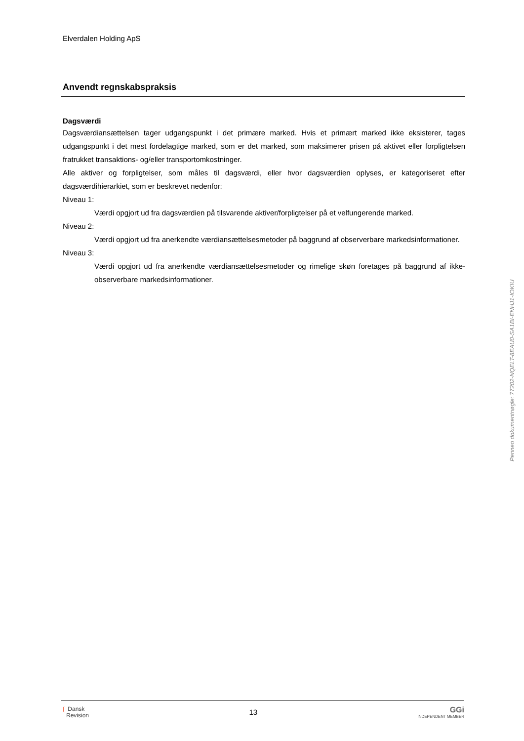Elverdalen Holding ApS
Anvendt regnskabspraksis
Dagsværdi
Dagsværdiansættelsen tager udgangspunkt i det primære marked. Hvis et primært marked ikke eksisterer, tages udgangspunkt i det mest fordelagtige marked, som er det marked, som maksimerer prisen på aktivet eller forpligtelsen fratrukket transaktions- og/eller transportomkostninger.
Alle aktiver og forpligtelser, som måles til dagsværdi, eller hvor dagsværdien oplyses, er kategoriseret efter dagsværdihierarkiet, som er beskrevet nedenfor:
Niveau 1:
Værdi opgjort ud fra dagsværdien på tilsvarende aktiver/forpligtelser på et velfungerende marked.
Niveau 2:
Værdi opgjort ud fra anerkendte værdiansættelsesmetoder på baggrund af observerbare markedsinformationer.
Niveau 3:
Værdi opgjort ud fra anerkendte værdiansættelsesmetoder og rimelige skøn foretages på baggrund af ikke-observerbare markedsinformationer.
Penneo dokumentnøgle: 77202-NQELT-8EAU0-SA1BI-ENHJ1-IOKIU
❲ Dansk
Revision
13
GGi
INDEPENDENT MEMBER